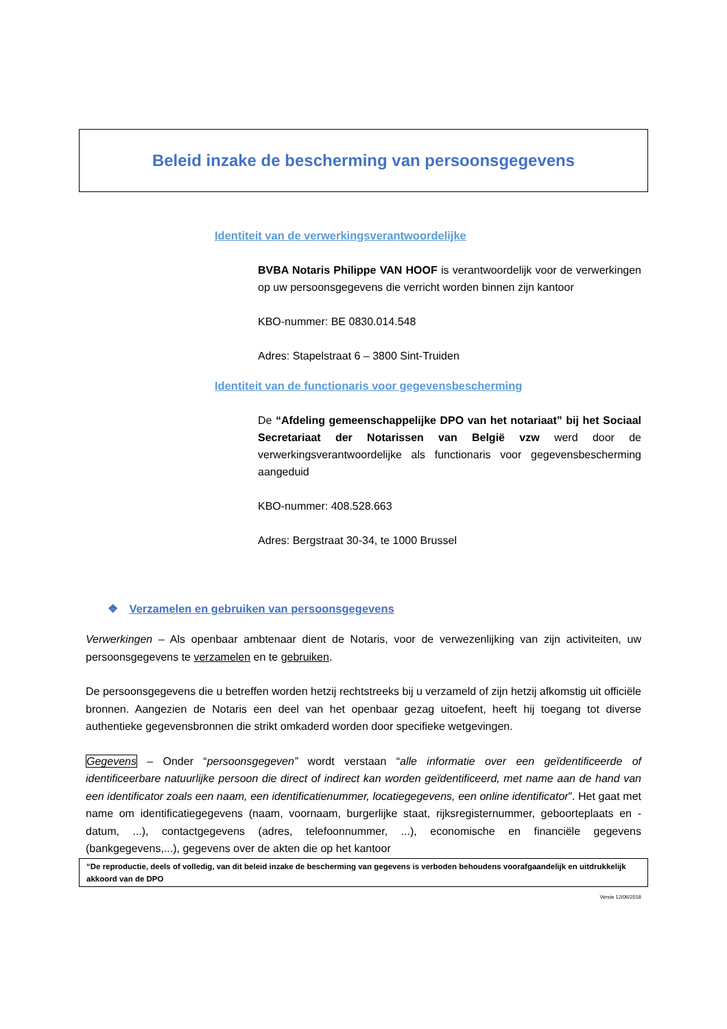Beleid inzake de bescherming van persoonsgegevens
Identiteit van de verwerkingsverantwoordelijke
BVBA Notaris Philippe VAN HOOF is verantwoordelijk voor de verwerkingen op uw persoonsgegevens die verricht worden binnen zijn kantoor
KBO-nummer: BE 0830.014.548
Adres: Stapelstraat 6 – 3800 Sint-Truiden
Identiteit van de functionaris voor gegevensbescherming
De “Afdeling gemeenschappelijke DPO van het notariaat” bij het Sociaal Secretariaat der Notarissen van België vzw werd door de verwerkingsverantwoordelijke als functionaris voor gegevensbescherming aangeduid
KBO-nummer: 408.528.663
Adres: Bergstraat 30-34, te 1000 Brussel
❖ Verzamelen en gebruiken van persoonsgegevens
Verwerkingen – Als openbaar ambtenaar dient de Notaris, voor de verwezenlijking van zijn activiteiten, uw persoonsgegevens te verzamelen en te gebruiken.
De persoonsgegevens die u betreffen worden hetzij rechtstreeks bij u verzameld of zijn hetzij afkomstig uit officiële bronnen. Aangezien de Notaris een deel van het openbaar gezag uitoefent, heeft hij toegang tot diverse authentieke gegevensbronnen die strikt omkaderd worden door specifieke wetgevingen.
Gegevens – Onder “persoonsgegeven” wordt verstaan “alle informatie over een geïdentificeerde of identificeerbare natuurlijke persoon die direct of indirect kan worden geïdentificeerd, met name aan de hand van een identificator zoals een naam, een identificatienummer, locatiegegevens, een online identificator”. Het gaat met name om identificatiegegevens (naam, voornaam, burgerlijke staat, rijksregisternummer, geboorteplaats en -datum, ...), contactgegevens (adres, telefoonnummer, ...), economische en financiële gegevens (bankgegevens,...), gegevens over de akten die op het kantoor
“De reproductie, deels of volledig, van dit beleid inzake de bescherming van gegevens is verboden behoudens voorafgaandelijk en uitdrukkelijk akkoord van de DPO
Versie 12/06/2018